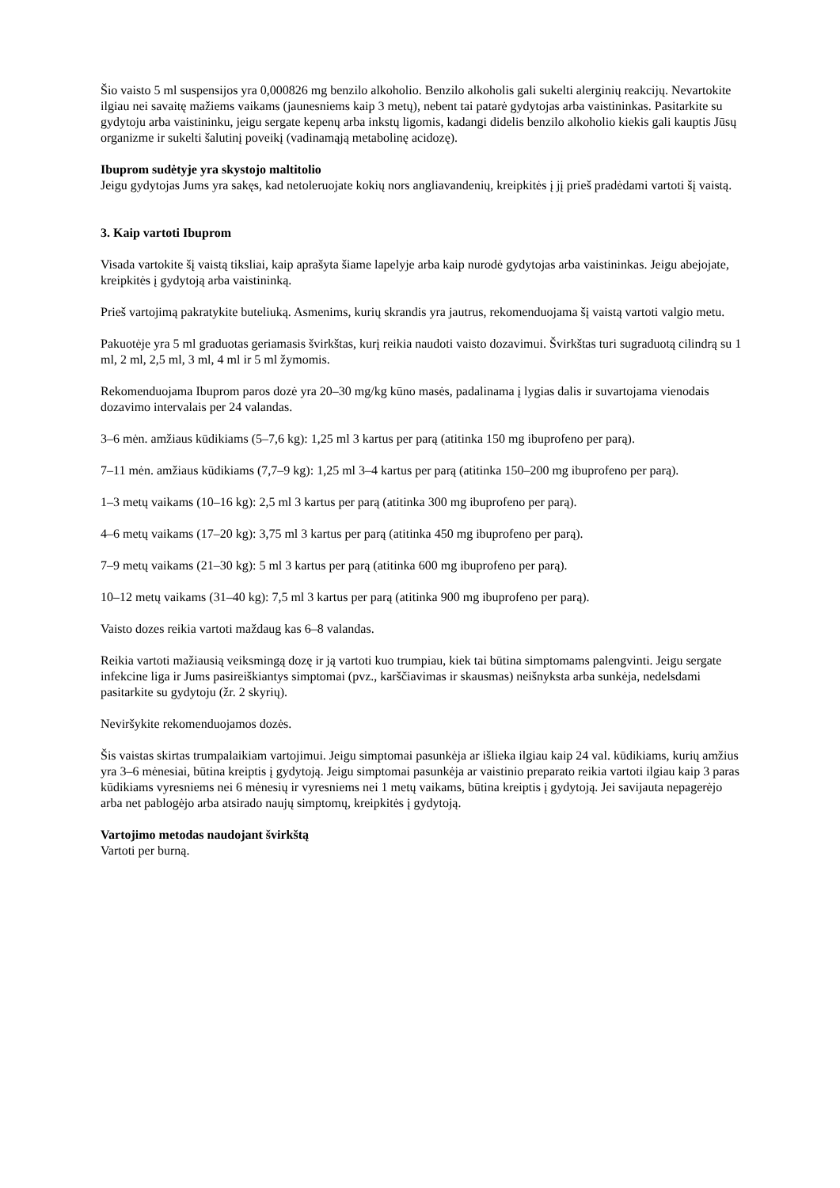Šio vaisto 5 ml suspensijos yra 0,000826 mg benzilo alkoholio. Benzilo alkoholis gali sukelti alerginių reakcijų. Nevartokite ilgiau nei savaitę mažiems vaikams (jaunesniems kaip 3 metų), nebent tai patarė gydytojas arba vaistininkas. Pasitarkite su gydytoju arba vaistininku, jeigu sergate kepenų arba inkstų ligomis, kadangi didelis benzilo alkoholio kiekis gali kauptis Jūsų organizme ir sukelti šalutinį poveikį (vadinamąją metabolinę acidozę).
Ibuprom sudėtyje yra skystojo maltitolio
Jeigu gydytojas Jums yra sakęs, kad netoleruojate kokių nors angliavandenių, kreipkitės į jį prieš pradėdami vartoti šį vaistą.
3. Kaip vartoti Ibuprom
Visada vartokite šį vaistą tiksliai, kaip aprašyta šiame lapelyje arba kaip nurodė gydytojas arba vaistininkas. Jeigu abejojate, kreipkitės į gydytoją arba vaistininką.
Prieš vartojimą pakratykite buteliuką. Asmenims, kurių skrandis yra jautrus, rekomenduojama šį vaistą vartoti valgio metu.
Pakuotėje yra 5 ml graduotas geriamasis švirkštas, kurį reikia naudoti vaisto dozavimui. Švirkštas turi sugraduotą cilindrą su 1 ml, 2 ml, 2,5 ml, 3 ml, 4 ml ir 5 ml žymomis.
Rekomenduojama Ibuprom paros dozė yra 20–30 mg/kg kūno masės, padalinama į lygias dalis ir suvartojama vienodais dozavimo intervalais per 24 valandas.
3–6 mėn. amžiaus kūdikiams (5–7,6 kg): 1,25 ml 3 kartus per parą (atitinka 150 mg ibuprofeno per parą).
7–11 mėn. amžiaus kūdikiams (7,7–9 kg): 1,25 ml 3–4 kartus per parą (atitinka 150–200 mg ibuprofeno per parą).
1–3 metų vaikams (10–16 kg): 2,5 ml 3 kartus per parą (atitinka 300 mg ibuprofeno per parą).
4–6 metų vaikams (17–20 kg): 3,75 ml 3 kartus per parą (atitinka 450 mg ibuprofeno per parą).
7–9 metų vaikams (21–30 kg): 5 ml 3 kartus per parą (atitinka 600 mg ibuprofeno per parą).
10–12 metų vaikams (31–40 kg): 7,5 ml 3 kartus per parą (atitinka 900 mg ibuprofeno per parą).
Vaisto dozes reikia vartoti maždaug kas 6–8 valandas.
Reikia vartoti mažiausią veiksmingą dozę ir ją vartoti kuo trumpiau, kiek tai būtina simptomams palengvinti. Jeigu sergate infekcine liga ir Jums pasireiškiantys simptomai (pvz., karščiavimas ir skausmas) neišnyksta arba sunkėja, nedelsdami pasitarkite su gydytoju (žr. 2 skyrių).
Neviršykite rekomenduojamos dozės.
Šis vaistas skirtas trumpalaikiam vartojimui. Jeigu simptomai pasunkėja ar išlieka ilgiau kaip 24 val. kūdikiams, kurių amžius yra 3–6 mėnesiai, būtina kreiptis į gydytoją. Jeigu simptomai pasunkėja ar vaistinio preparato reikia vartoti ilgiau kaip 3 paras kūdikiams vyresniems nei 6 mėnesių ir vyresniems nei 1 metų vaikams, būtina kreiptis į gydytoją. Jei savijauta nepagerėjo arba net pablogėjo arba atsirado naujų simptomų, kreipkitės į gydytoją.
Vartojimo metodas naudojant švirkštą
Vartoti per burną.